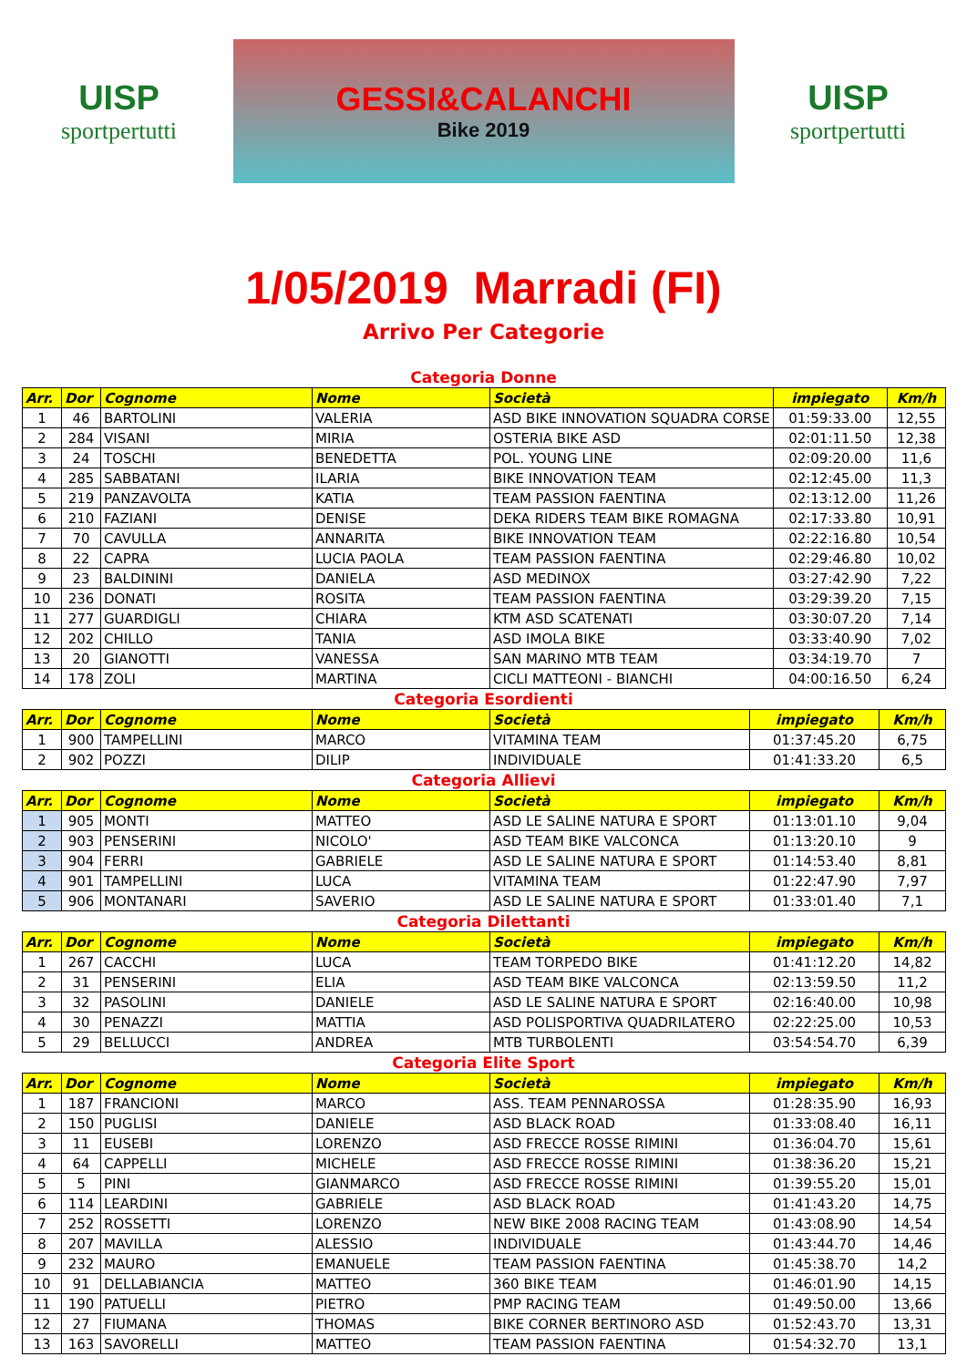UISP
sportpertutti
GESSI&CALANCHI
Bike 2019
UISP
sportpertutti
1/05/2019 Marradi (FI)
Arrivo Per Categorie
Categoria Donne
| Arr. | Dor | Cognome | Nome | Società | impiegato | Km/h |
| --- | --- | --- | --- | --- | --- | --- |
| 1 | 46 | BARTOLINI | VALERIA | ASD BIKE INNOVATION SQUADRA CORSE | 01:59:33.00 | 12,55 |
| 2 | 284 | VISANI | MIRIA | OSTERIA BIKE ASD | 02:01:11.50 | 12,38 |
| 3 | 24 | TOSCHI | BENEDETTA | POL. YOUNG LINE | 02:09:20.00 | 11,6 |
| 4 | 285 | SABBATANI | ILARIA | BIKE INNOVATION TEAM | 02:12:45.00 | 11,3 |
| 5 | 219 | PANZAVOLTA | KATIA | TEAM PASSION FAENTINA | 02:13:12.00 | 11,26 |
| 6 | 210 | FAZIANI | DENISE | DEKA RIDERS TEAM BIKE ROMAGNA | 02:17:33.80 | 10,91 |
| 7 | 70 | CAVULLA | ANNARITA | BIKE INNOVATION TEAM | 02:22:16.80 | 10,54 |
| 8 | 22 | CAPRA | LUCIA PAOLA | TEAM PASSION FAENTINA | 02:29:46.80 | 10,02 |
| 9 | 23 | BALDININI | DANIELA | ASD MEDINOX | 03:27:42.90 | 7,22 |
| 10 | 236 | DONATI | ROSITA | TEAM PASSION FAENTINA | 03:29:39.20 | 7,15 |
| 11 | 277 | GUARDIGLI | CHIARA | KTM ASD SCATENATI | 03:30:07.20 | 7,14 |
| 12 | 202 | CHILLO | TANIA | ASD IMOLA BIKE | 03:33:40.90 | 7,02 |
| 13 | 20 | GIANOTTI | VANESSA | SAN MARINO MTB TEAM | 03:34:19.70 | 7 |
| 14 | 178 | ZOLI | MARTINA | CICLI MATTEONI - BIANCHI | 04:00:16.50 | 6,24 |
Categoria Esordienti
| Arr. | Dor | Cognome | Nome | Società | impiegato | Km/h |
| --- | --- | --- | --- | --- | --- | --- |
| 1 | 900 | TAMPELLINI | MARCO | VITAMINA TEAM | 01:37:45.20 | 6,75 |
| 2 | 902 | POZZI | DILIP | INDIVIDUALE | 01:41:33.20 | 6,5 |
Categoria Allievi
| Arr. | Dor | Cognome | Nome | Società | impiegato | Km/h |
| --- | --- | --- | --- | --- | --- | --- |
| 1 | 905 | MONTI | MATTEO | ASD LE SALINE NATURA E SPORT | 01:13:01.10 | 9,04 |
| 2 | 903 | PENSERINI | NICOLO' | ASD TEAM BIKE VALCONCA | 01:13:20.10 | 9 |
| 3 | 904 | FERRI | GABRIELE | ASD LE SALINE NATURA E SPORT | 01:14:53.40 | 8,81 |
| 4 | 901 | TAMPELLINI | LUCA | VITAMINA TEAM | 01:22:47.90 | 7,97 |
| 5 | 906 | MONTANARI | SAVERIO | ASD LE SALINE NATURA E SPORT | 01:33:01.40 | 7,1 |
Categoria Dilettanti
| Arr. | Dor | Cognome | Nome | Società | impiegato | Km/h |
| --- | --- | --- | --- | --- | --- | --- |
| 1 | 267 | CACCHI | LUCA | TEAM TORPEDO BIKE | 01:41:12.20 | 14,82 |
| 2 | 31 | PENSERINI | ELIA | ASD TEAM BIKE VALCONCA | 02:13:59.50 | 11,2 |
| 3 | 32 | PASOLINI | DANIELE | ASD LE SALINE NATURA E SPORT | 02:16:40.00 | 10,98 |
| 4 | 30 | PENAZZI | MATTIA | ASD POLISPORTIVA QUADRILATERO | 02:22:25.00 | 10,53 |
| 5 | 29 | BELLUCCI | ANDREA | MTB TURBOLENTI | 03:54:54.70 | 6,39 |
Categoria Elite Sport
| Arr. | Dor | Cognome | Nome | Società | impiegato | Km/h |
| --- | --- | --- | --- | --- | --- | --- |
| 1 | 187 | FRANCIONI | MARCO | ASS. TEAM PENNAROSSA | 01:28:35.90 | 16,93 |
| 2 | 150 | PUGLISI | DANIELE | ASD BLACK ROAD | 01:33:08.40 | 16,11 |
| 3 | 11 | EUSEBI | LORENZO | ASD FRECCE ROSSE RIMINI | 01:36:04.70 | 15,61 |
| 4 | 64 | CAPPELLI | MICHELE | ASD FRECCE ROSSE RIMINI | 01:38:36.20 | 15,21 |
| 5 | 5 | PINI | GIANMARCO | ASD FRECCE ROSSE RIMINI | 01:39:55.20 | 15,01 |
| 6 | 114 | LEARDINI | GABRIELE | ASD BLACK ROAD | 01:41:43.20 | 14,75 |
| 7 | 252 | ROSSETTI | LORENZO | NEW BIKE 2008 RACING TEAM | 01:43:08.90 | 14,54 |
| 8 | 207 | MAVILLA | ALESSIO | INDIVIDUALE | 01:43:44.70 | 14,46 |
| 9 | 232 | MAURO | EMANUELE | TEAM PASSION FAENTINA | 01:45:38.70 | 14,2 |
| 10 | 91 | DELLABIANCIA | MATTEO | 360 BIKE TEAM | 01:46:01.90 | 14,15 |
| 11 | 190 | PATUELLI | PIETRO | PMP RACING TEAM | 01:49:50.00 | 13,66 |
| 12 | 27 | FIUMANA | THOMAS | BIKE CORNER BERTINORO ASD | 01:52:43.70 | 13,31 |
| 13 | 163 | SAVORELLI | MATTEO | TEAM PASSION FAENTINA | 01:54:32.70 | 13,1 |